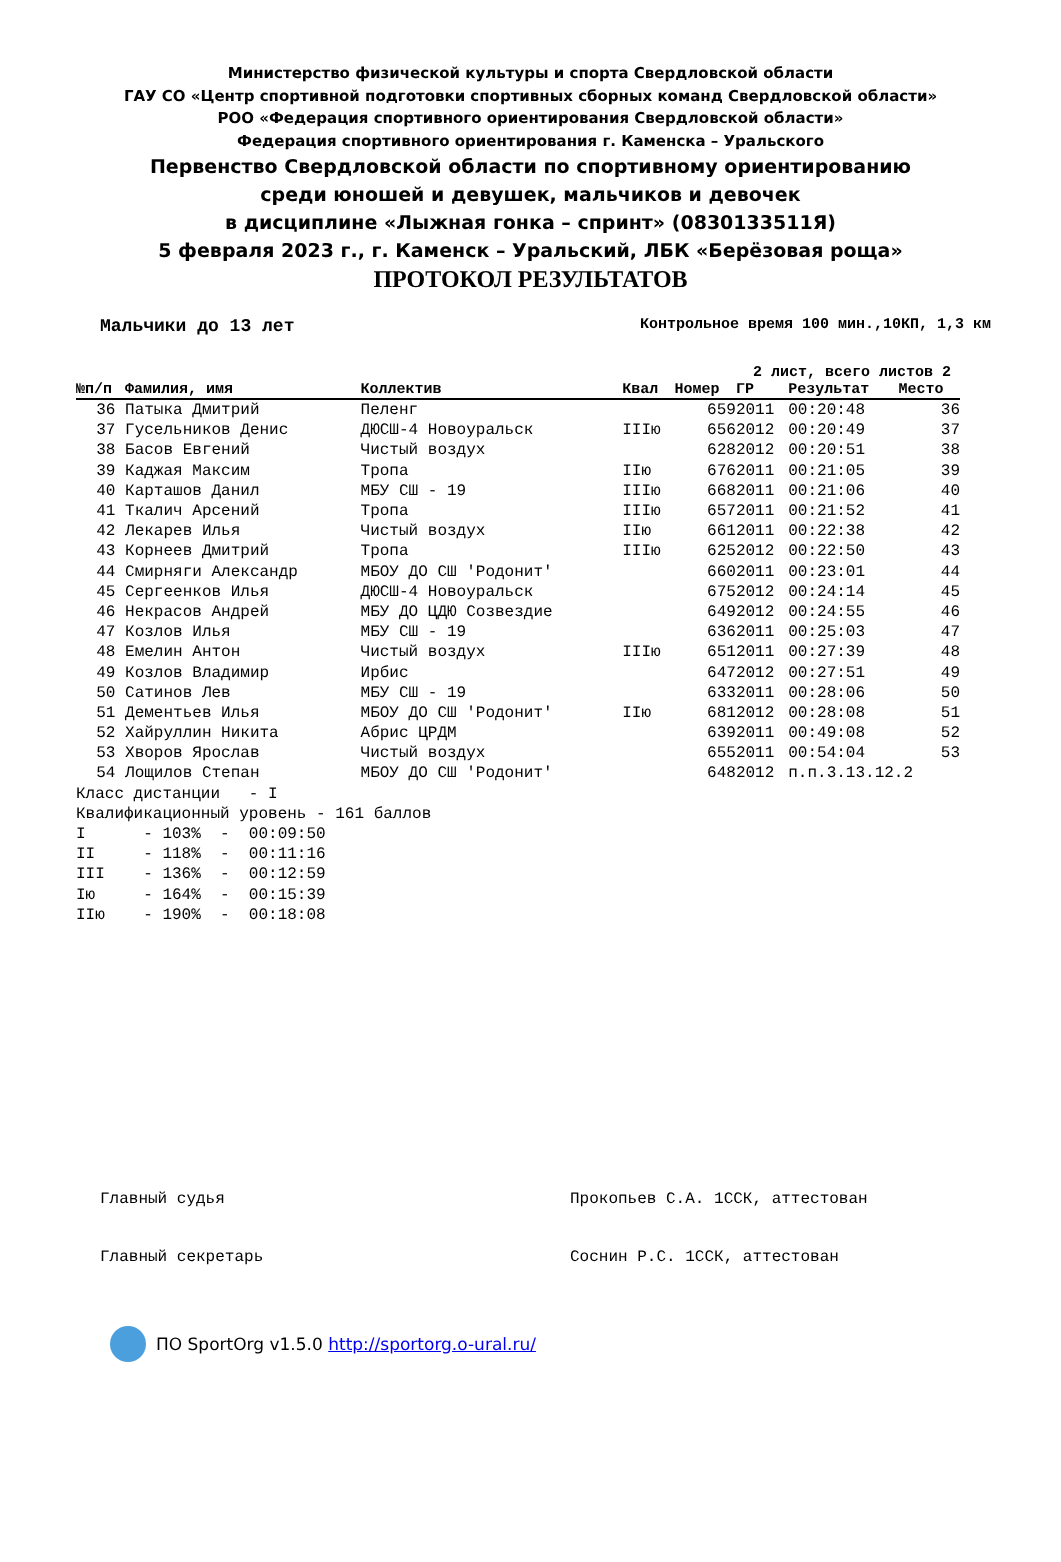Министерство физической культуры и спорта Свердловской области
ГАУ СО «Центр спортивной подготовки спортивных сборных команд Свердловской области»
РОО «Федерация спортивного ориентирования Свердловской области»
Федерация спортивного ориентирования г. Каменска – Уральского
Первенство Свердловской области по спортивному ориентированию
среди юношей и девушек, мальчиков и девочек
в дисциплине «Лыжная гонка – спринт» (0830133511Я)
5 февраля 2023 г., г. Каменск – Уральский, ЛБК «Берёзовая роща»
ПРОТОКОЛ РЕЗУЛЬТАТОВ
Мальчики до 13 лет Контрольное время 100 мин.,10КП, 1,3 км
2 лист, всего листов 2
| №п/п | Фамилия, имя | Коллектив | Квал | Номер | ГР | Результат | Место |
| --- | --- | --- | --- | --- | --- | --- | --- |
| 36 | Патыка Дмитрий | Пеленг | | 659 | 2011 | 00:20:48 | 36 |
| 37 | Гусельников Денис | ДЮСШ-4 Новоуральск | IIIю | 656 | 2012 | 00:20:49 | 37 |
| 38 | Басов Евгений | Чистый воздух | | 628 | 2012 | 00:20:51 | 38 |
| 39 | Каджая Максим | Тропа | IIю | 676 | 2011 | 00:21:05 | 39 |
| 40 | Карташов Данил | МБУ СШ - 19 | IIIю | 668 | 2011 | 00:21:06 | 40 |
| 41 | Ткалич Арсений | Тропа | IIIю | 657 | 2011 | 00:21:52 | 41 |
| 42 | Лекарев Илья | Чистый воздух | IIю | 661 | 2011 | 00:22:38 | 42 |
| 43 | Корнеев Дмитрий | Тропа | IIIю | 625 | 2012 | 00:22:50 | 43 |
| 44 | Смирняги Александр | МБОУ ДО СШ 'Родонит' | | 660 | 2011 | 00:23:01 | 44 |
| 45 | Сергеенков Илья | ДЮСШ-4 Новоуральск | | 675 | 2012 | 00:24:14 | 45 |
| 46 | Некрасов Андрей | МБУ ДО ЦДЮ Созвездие | | 649 | 2012 | 00:24:55 | 46 |
| 47 | Козлов Илья | МБУ СШ - 19 | | 636 | 2011 | 00:25:03 | 47 |
| 48 | Емелин Антон | Чистый воздух | IIIю | 651 | 2011 | 00:27:39 | 48 |
| 49 | Козлов Владимир | Ирбис | | 647 | 2012 | 00:27:51 | 49 |
| 50 | Сатинов Лев | МБУ СШ - 19 | | 633 | 2011 | 00:28:06 | 50 |
| 51 | Дементьев Илья | МБОУ ДО СШ 'Родонит' | IIю | 681 | 2012 | 00:28:08 | 51 |
| 52 | Хайруллин Никита | Абрис ЦРДМ | | 639 | 2011 | 00:49:08 | 52 |
| 53 | Хворов Ярослав | Чистый воздух | | 655 | 2011 | 00:54:04 | 53 |
| 54 | Лощилов Степан | МБОУ ДО СШ 'Родонит' | | 648 | 2012 | п.п.3.13.12.2 | |
Класс дистанции - I Квалификационный уровень - 161 баллов I - 103% - 00:09:50 II - 118% - 00:11:16 III - 136% - 00:12:59 Iю - 164% - 00:15:39 IIю - 190% - 00:18:08
Главный судья Прокопьев С.А. 1ССК, аттестован
Главный секретарь Соснин Р.С. 1ССК, аттестован
ПО SportOrg v1.5.0 http://sportorg.o-ural.ru/